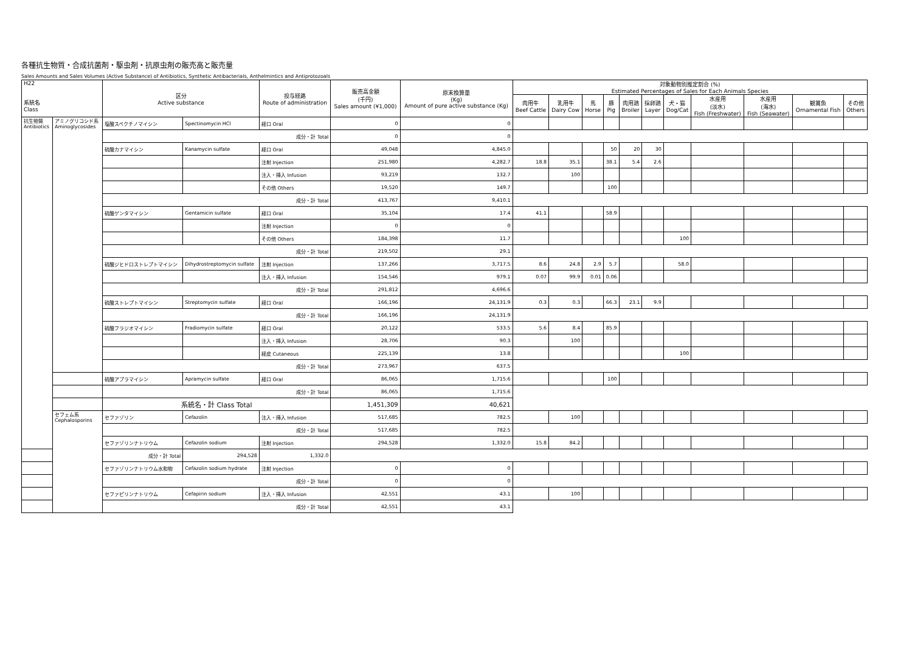各種抗生物質・合成抗菌剤・駆虫剤・抗原虫剤の販売高と販売量
Sales Amounts and Sales Volumes (Active Substance) of Antibiotics, Synthetic Antibacterials, Anthelmintics and Antiprotozoals
| H22 系統名 Class | | 区分 Active substance | | 投与経路 Route of administration | 販売高金額 (千円) Sales amount (¥1,000) | 原末換算量 (Kg) Amount of pure active substance (Kg) | 対象動物別推定割合 (%) Estimated Percentages of Sales for Each Animals Species | | | | | | | | | | |
| --- | --- | --- | --- | --- | --- | --- | --- | --- | --- | --- | --- | --- | --- | --- | --- | --- | --- |
| | | | | | | | 肉用牛 Beef Cattle | 乳用牛 Dairy Cow | 馬 Horse | 豚 Pig | 肉用鶏 Broiler | 採卵鶏 Layer | 犬・猫 Dog/Cat | 水産用 (淡水) Fish (Freshwater) | 水産用 (海水) Fish (Seawater) | 観賞魚 Ornamental Fish | その他 Others |
| 抗生物質 Antibiotics | アミノグリコシド系 Aminoglycosides | 塩酸スペクチノマイシン | Spectinomycin HCl | 経口 Oral | 0 | 0 | | | | | | | | | | | |
| | | 成分・計 Total | | | 0 | 0 | | | | | | | | | | | |
| | | 硫酸カナマイシン | Kanamycin sulfate | 経口 Oral | 49,048 | 4,845.0 | | | | 50 | 20 | 30 | | | | | |
| | | | | 注射 Injection | 251,980 | 4,282.7 | 18.8 | 35.1 | | 38.1 | 5.4 | 2.6 | | | | | |
| | | | | 注入・挿入 Infusion | 93,219 | 132.7 | | 100 | | | | | | | | | |
| | | | | その他 Others | 19,520 | 149.7 | | | | 100 | | | | | | | |
| | | 成分・計 Total | | | 413,767 | 9,410.1 | | | | | | | | | | | |
| | | 硫酸ゲンタマイシン | Gentamicin sulfate | 経口 Oral | 35,104 | 17.4 | 41.1 | | | 58.9 | | | | | | | |
| | | | | 注射 Injection | 0 | 0 | | | | | | | | | | | |
| | | | | その他 Others | 184,398 | 11.7 | | | | | | | 100 | | | | |
| | | 成分・計 Total | | | 219,502 | 29.1 | | | | | | | | | | | |
| | | 硫酸ジヒドロストレプトマイシン | Dihydrostreptomycin sulfate | 注射 Injection | 137,266 | 3,717.5 | 8.6 | 24.8 | 2.9 | 5.7 | | | 58.0 | | | | |
| | | | | 注入・挿入 Infusion | 154,546 | 979.1 | 0.07 | 99.9 | 0.01 | 0.06 | | | | | | | |
| | | 成分・計 Total | | | 291,812 | 4,696.6 | | | | | | | | | | | |
| | | 硫酸ストレプトマイシン | Streptomycin sulfate | 経口 Oral | 166,196 | 24,131.9 | 0.3 | 0.3 | | 66.3 | 23.1 | 9.9 | | | | | |
| | | 成分・計 Total | | | 166,196 | 24,131.9 | | | | | | | | | | | |
| | | 硫酸フラジオマイシン | Fradiomycin sulfate | 経口 Oral | 20,122 | 533.5 | 5.6 | 8.4 | | 85.9 | | | | | | | |
| | | | | 注入・挿入 Infusion | 28,706 | 90.3 | | 100 | | | | | | | | | |
| | | | | 経皮 Cutaneous | 225,139 | 13.8 | | | | | | | 100 | | | | |
| | | 成分・計 Total | | | 273,967 | 637.5 | | | | | | | | | | | |
| | | 硫酸アプラマイシン | Apramycin sulfate | 経口 Oral | 86,065 | 1,715.6 | | | | 100 | | | | | | | |
| | | 成分・計 Total | | | 86,065 | 1,715.6 | | | | | | | | | | | |
| | | 系統名・計 Class Total | | | 1,451,309 | 40,621 | | | | | | | | | | | |
| | セフェム系 Cephalosporins | セファゾリン | Cefazolin | 注入・挿入 Infusion | 517,685 | 782.5 | | 100 | | | | | | | | | |
| | | 成分・計 Total | | | 517,685 | 782.5 | | | | | | | | | | | |
| | | セファゾリンナトリウム | Cefazolin sodium | 注射 Injection | 294,528 | 1,332.0 | 15.8 | 84.2 | | | | | | | | | |
| 成分・計 Total | | | 294,528 | 1,332.0 | | | | | | | | | | | | | |
| | | セファゾリンナトリウム水和物 | Cefazolin sodium hydrate | 注射 Injection | 0 | 0 | | | | | | | | | | | |
| | | 成分・計 Total | | | 0 | 0 | | | | | | | | | | | |
| | | セファピリンナトリウム | Cefapirin sodium | 注入・挿入 Infusion | 42,551 | 43.1 | | 100 | | | | | | | | | |
| | | 成分・計 Total | | | 42,551 | 43.1 | | | | | | | | | | | |